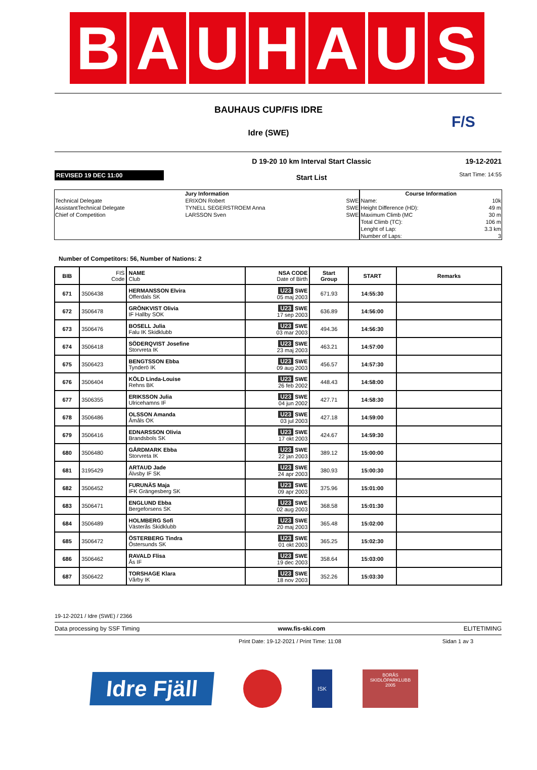B A U H A U S
BAUHAUS CUP/FIS IDRE
F/S
Idre (SWE)
REVISED 19 DEC 11:00
D 19-20 10 km Interval Start Classic
Start List
19-12-2021
Start Time: 14:55
| Jury Information | | | Course Information | |
| --- | --- | --- | --- | --- |
| Technical Delegate | ERIXON Robert | SWE | Name: | 10k |
| AssistantTechnical Delegate | TYNELL SEGERSTROEM Anna | SWE | Height Difference (HD): | 49 m |
| Chief of Competition | LARSSON Sven | SWE | Maximum Climb (MC | 30 m |
| | | | Total Climb (TC): | 106 m |
| | | | Lenght of Lap: | 3.3 km |
| | | | Number of Laps: | 3 |
Number of Competitors: 56, Number of Nations: 2
| BIB | FIS Code | NAME Club | NSA CODE Date of Birth | Start Group | START | Remarks |
| --- | --- | --- | --- | --- | --- | --- |
| 671 | 3506438 | HERMANSSON Elvira Offerdals SK | U23 SWE 05 maj 2003 | 671.93 | 14:55:30 | |
| 672 | 3506478 | GRÖNKVIST Olivia IF Hallby SOK | U23 SWE 17 sep 2003 | 636.89 | 14:56:00 | |
| 673 | 3506476 | BOSELL Julia Falu IK Skidklubb | U23 SWE 03 mar 2003 | 494.36 | 14:56:30 | |
| 674 | 3506418 | SÖDERQVIST Josefine Storvreta IK | U23 SWE 23 maj 2003 | 463.21 | 14:57:00 | |
| 675 | 3506423 | BENGTSSON Ebba Tynderö IK | U23 SWE 09 aug 2003 | 456.57 | 14:57:30 | |
| 676 | 3506404 | KÖLD Linda-Louise Rehns BK | U23 SWE 26 feb 2002 | 448.43 | 14:58:00 | |
| 677 | 3506355 | ERIKSSON Julia Ulricehamns IF | U23 SWE 04 jun 2002 | 427.71 | 14:58:30 | |
| 678 | 3506486 | OLSSON Amanda Åmåls OK | U23 SWE 03 jul 2003 | 427.18 | 14:59:00 | |
| 679 | 3506416 | EDNARSSON Olivia Brandsbols SK | U23 SWE 17 okt 2003 | 424.67 | 14:59:30 | |
| 680 | 3506480 | GÅRDMARK Ebba Storvreta IK | U23 SWE 22 jan 2003 | 389.12 | 15:00:00 | |
| 681 | 3195429 | ARTAUD Jade Älvsby IF SK | U23 SWE 24 apr 2003 | 380.93 | 15:00:30 | |
| 682 | 3506452 | FURUNÄS Maja IFK Grängesberg SK | U23 SWE 09 apr 2003 | 375.96 | 15:01:00 | |
| 683 | 3506471 | ENGLUND Ebba Bergeforsens SK | U23 SWE 02 aug 2003 | 368.58 | 15:01:30 | |
| 684 | 3506489 | HOLMBERG Sofi Västerås Skidklubb | U23 SWE 20 maj 2003 | 365.48 | 15:02:00 | |
| 685 | 3506472 | ÖSTERBERG Tindra Östersunds SK | U23 SWE 01 okt 2003 | 365.25 | 15:02:30 | |
| 686 | 3506462 | RAVALD Flisa Ås IF | U23 SWE 19 dec 2003 | 358.64 | 15:03:00 | |
| 687 | 3506422 | TORSHAGE Klara Vårby IK | U23 SWE 18 nov 2003 | 352.26 | 15:03:30 | |
19-12-2021 / Idre (SWE) / 2366
Data processing by SSF Timing www.fis-ski.com ELITETIMING
Print Date: 19-12-2021 / Print Time: 11:08 Sidan 1 av 3
Idre Fjäll
ISK
BORÅS
SKIDLÖPARKLUBB
2005